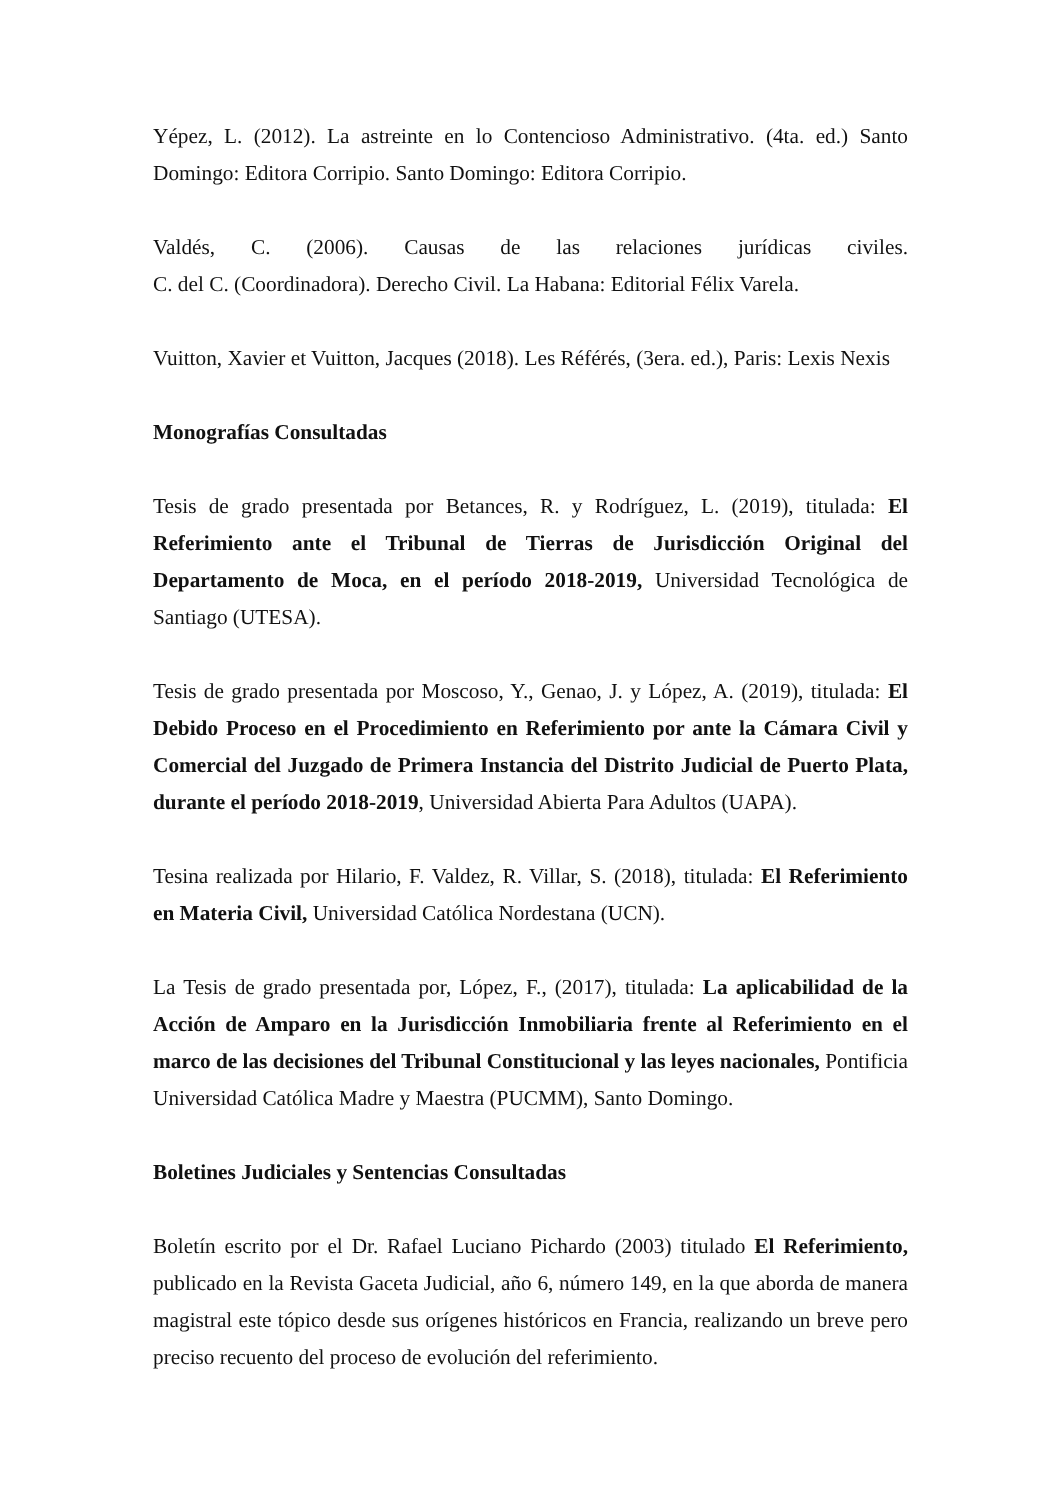Yépez, L. (2012). La astreinte en lo Contencioso Administrativo. (4ta. ed.) Santo Domingo: Editora Corripio. Santo Domingo: Editora Corripio.
Valdés, C. (2006). Causas de las relaciones jurídicas civiles.
C. del C. (Coordinadora). Derecho Civil. La Habana: Editorial Félix Varela.
Vuitton, Xavier et Vuitton, Jacques (2018). Les Référés, (3era. ed.), Paris: Lexis Nexis
Monografías Consultadas
Tesis de grado presentada por Betances, R. y Rodríguez, L. (2019), titulada: El Referimiento ante el Tribunal de Tierras de Jurisdicción Original del Departamento de Moca, en el período 2018-2019, Universidad Tecnológica de Santiago (UTESA).
Tesis de grado presentada por Moscoso, Y., Genao, J. y López, A. (2019), titulada: El Debido Proceso en el Procedimiento en Referimiento por ante la Cámara Civil y Comercial del Juzgado de Primera Instancia del Distrito Judicial de Puerto Plata, durante el período 2018-2019, Universidad Abierta Para Adultos (UAPA).
Tesina realizada por Hilario, F. Valdez, R. Villar, S. (2018), titulada: El Referimiento en Materia Civil, Universidad Católica Nordestana (UCN).
La Tesis de grado presentada por, López, F., (2017), titulada: La aplicabilidad de la Acción de Amparo en la Jurisdicción Inmobiliaria frente al Referimiento en el marco de las decisiones del Tribunal Constitucional y las leyes nacionales, Pontificia Universidad Católica Madre y Maestra (PUCMM), Santo Domingo.
Boletines Judiciales y Sentencias Consultadas
Boletín escrito por el Dr. Rafael Luciano Pichardo (2003) titulado El Referimiento, publicado en la Revista Gaceta Judicial, año 6, número 149, en la que aborda de manera magistral este tópico desde sus orígenes históricos en Francia, realizando un breve pero preciso recuento del proceso de evolución del referimiento.